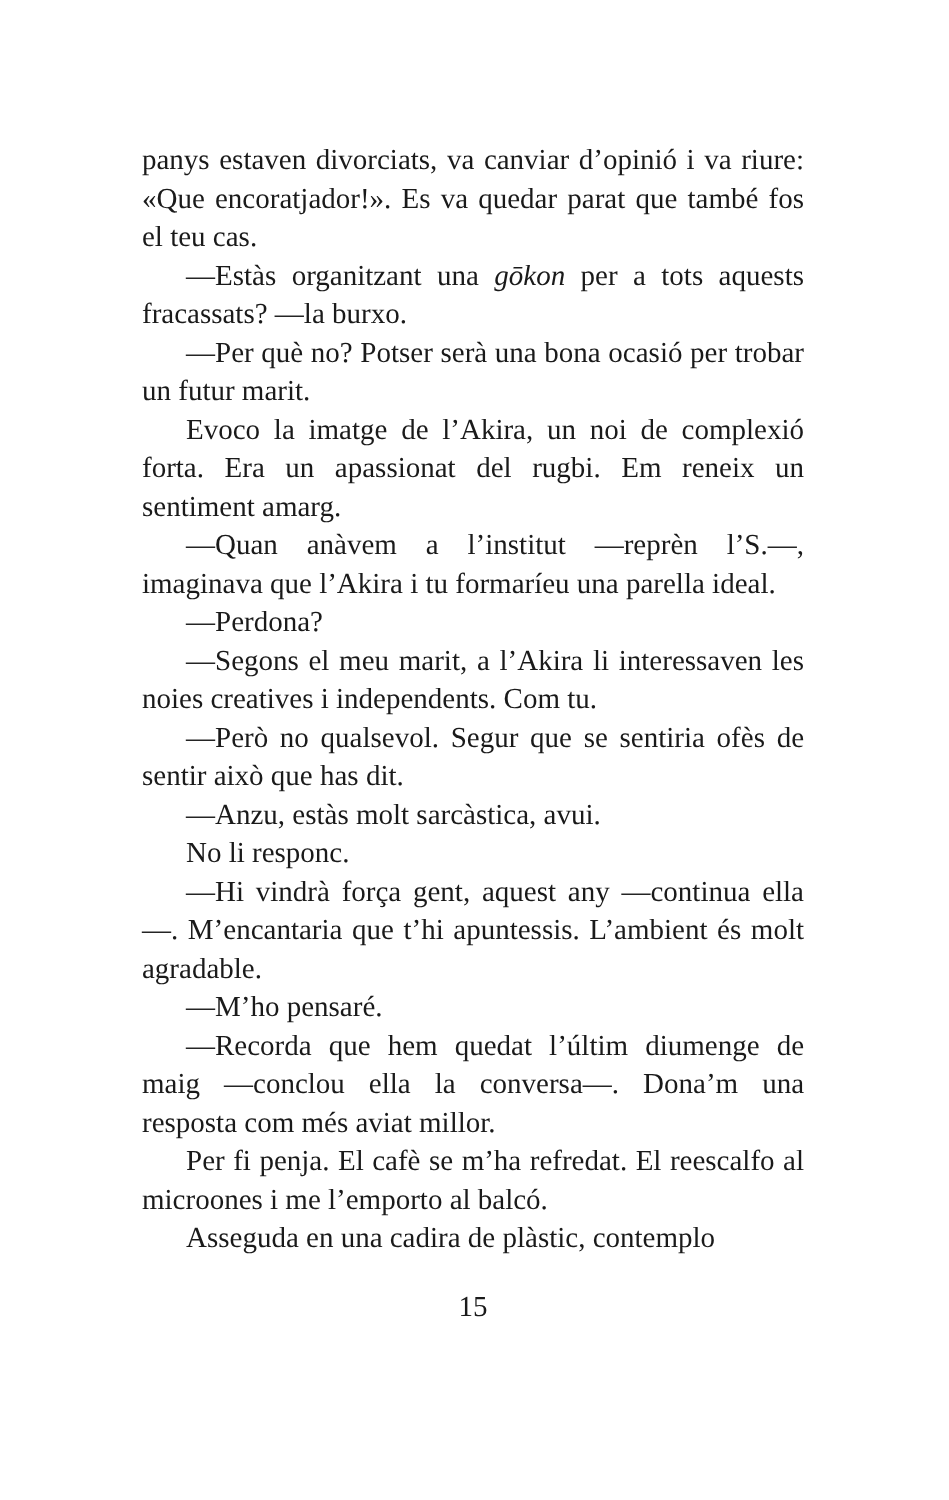panys estaven divorciats, va canviar d’opinió i va riure: «Que encoratjador!». Es va quedar parat que també fos el teu cas.
—Estàs organitzant una gōkon per a tots aquests fracassats? —la burxo.
—Per què no? Potser serà una bona ocasió per trobar un futur marit.
Evoco la imatge de l’Akira, un noi de complexió forta. Era un apassionat del rugbi. Em reneix un sentiment amarg.
—Quan anàvem a l’institut —reprèn l’S.—, imaginava que l’Akira i tu formaríeu una parella ideal.
—Perdona?
—Segons el meu marit, a l’Akira li interessaven les noies creatives i independents. Com tu.
—Però no qualsevol. Segur que se sentiria ofès de sentir això que has dit.
—Anzu, estàs molt sarcàstica, avui.
No li responc.
—Hi vindrà força gent, aquest any —continua ella—. M’encantaria que t’hi apuntessis. L’ambient és molt agradable.
—M’ho pensaré.
—Recorda que hem quedat l’últim diumenge de maig —conclou ella la conversa—. Dona’m una resposta com més aviat millor.
Per fi penja. El cafè se m’ha refredat. El reescalfo al microones i me l’emporto al balcó.
Asseguda en una cadira de plàstic, contemplo
15